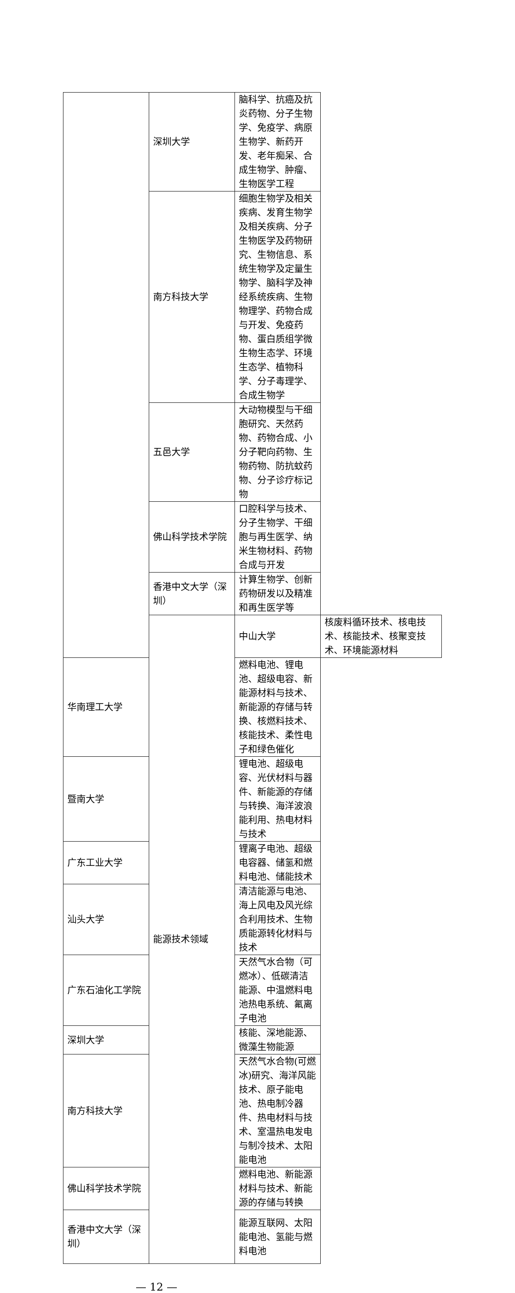| | 深圳大学 | 脑科学、抗癌及抗炎药物、分子生物学、免疫学、病原生物学、新药开发、老年痴呆、合成生物学、肿瘤、生物医学工程 | |
| | 南方科技大学 | 细胞生物学及相关疾病、发育生物学及相关疾病、分子生物医学及药物研究、生物信息、系统生物学及定量生物学、脑科学及神经系统疾病、生物物理学、药物合成与开发、免疫药物、蛋白质组学微生物生态学、环境生态学、植物科学、分子毒理学、合成生物学 | |
| | 五邑大学 | 大动物模型与干细胞研究、天然药物、药物合成、小分子靶向药物、生物药物、防抗蚊药物、分子诊疗标记物 | |
| | 佛山科学技术学院 | 口腔科学与技术、分子生物学、干细胞与再生医学、纳米生物材料、药物合成与开发 | |
| | 香港中文大学（深圳） | 计算生物学、创新药物研发以及精准和再生医学等 | |
| | 能源技术领域 | 中山大学 | 核废料循环技术、核电技术、核能技术、核聚变技术、环境能源材料 |
| 华南理工大学 | | 燃料电池、锂电池、超级电容、新能源材料与技术、新能源的存储与转换、核燃料技术、核能技术、柔性电子和绿色催化 | |
| 暨南大学 | | 锂电池、超级电容、光伏材料与器件、新能源的存储与转换、海洋波浪能利用、热电材料与技术 | |
| 广东工业大学 | | 锂离子电池、超级电容器、储氢和燃料电池、储能技术 | |
| 汕头大学 | | 清洁能源与电池、海上风电及风光综合利用技术、生物质能源转化材料与技术 | |
| 广东石油化工学院 | | 天然气水合物（可燃冰）、低碳清洁能源、中温燃料电池热电系统、氟离子电池 | |
| 深圳大学 | | 核能、深地能源、微藻生物能源 | |
| 南方科技大学 | | 天然气水合物(可燃冰)研究、海洋风能技术、原子能电池、热电制冷器件、热电材料与技术、室温热电发电与制冷技术、太阳能电池 | |
| 佛山科学技术学院 | | 燃料电池、新能源材料与技术、新能源的存储与转换 | |
| 香港中文大学（深圳） | | 能源互联网、太阳能电池、氢能与燃料电池 | |
— 12 —